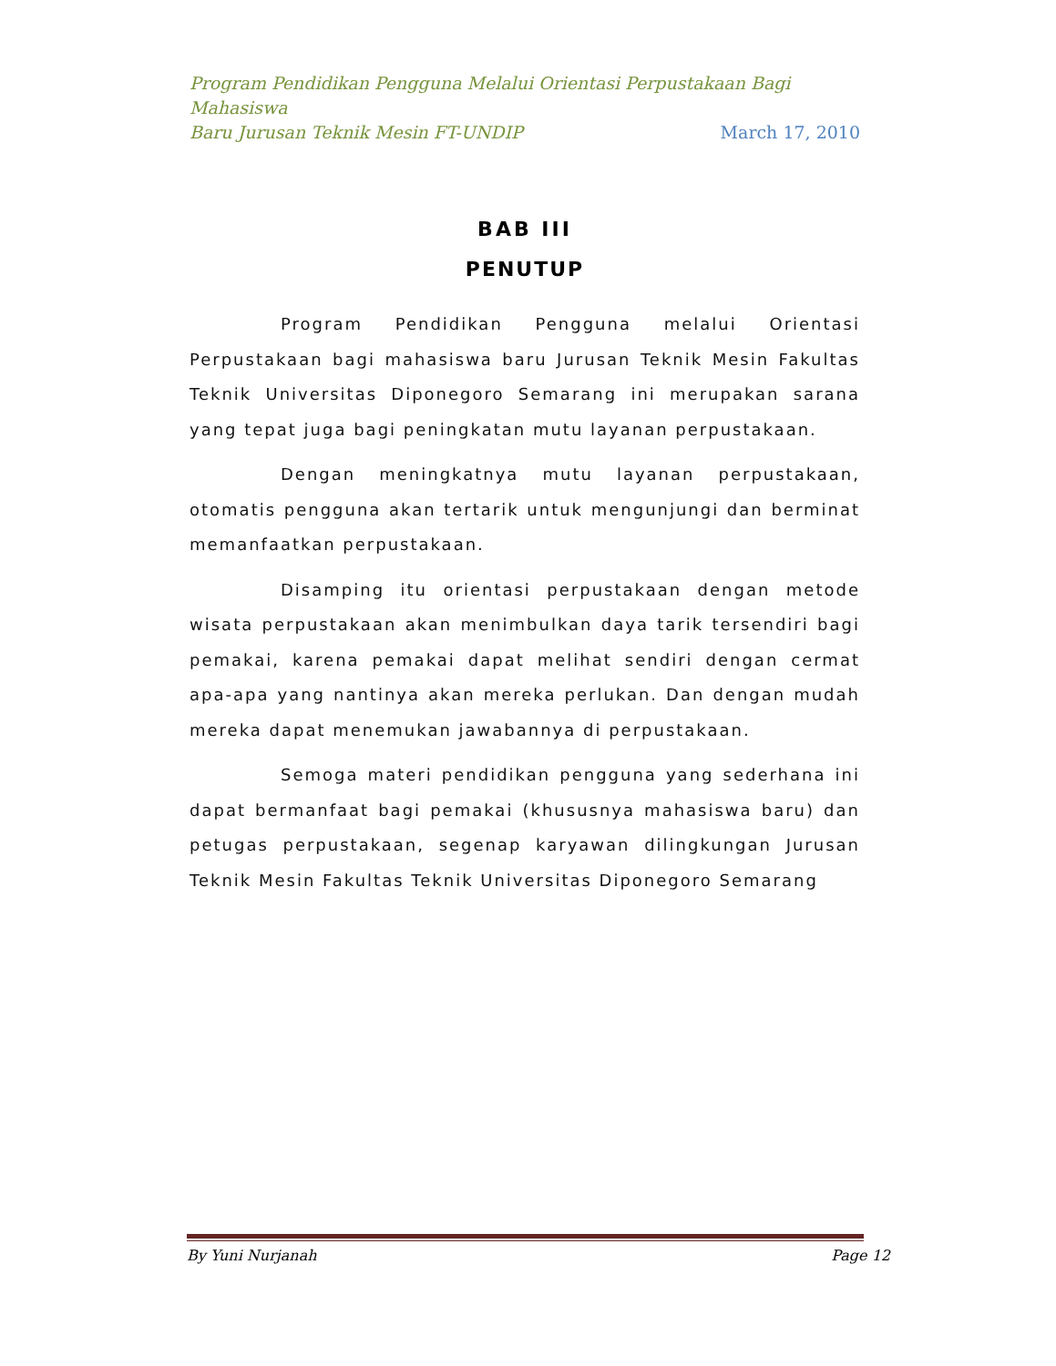Program Pendidikan Pengguna Melalui Orientasi Perpustakaan Bagi Mahasiswa
Baru Jurusan Teknik Mesin FT-UNDIP March 17, 2010
BAB III
PENUTUP
Program Pendidikan Pengguna melalui Orientasi Perpustakaan bagi mahasiswa baru Jurusan Teknik Mesin Fakultas Teknik Universitas Diponegoro Semarang ini merupakan sarana yang tepat juga bagi peningkatan mutu layanan perpustakaan.
Dengan meningkatnya mutu layanan perpustakaan, otomatis pengguna akan tertarik untuk mengunjungi dan berminat memanfaatkan perpustakaan.
Disamping itu orientasi perpustakaan dengan metode wisata perpustakaan akan menimbulkan daya tarik tersendiri bagi pemakai, karena pemakai dapat melihat sendiri dengan cermat apa-apa yang nantinya akan mereka perlukan. Dan dengan mudah mereka dapat menemukan jawabannya di perpustakaan.
Semoga materi pendidikan pengguna yang sederhana ini dapat bermanfaat bagi pemakai (khususnya mahasiswa baru) dan petugas perpustakaan, segenap karyawan dilingkungan Jurusan Teknik Mesin Fakultas Teknik Universitas Diponegoro Semarang
By Yuni Nurjanah Page 12